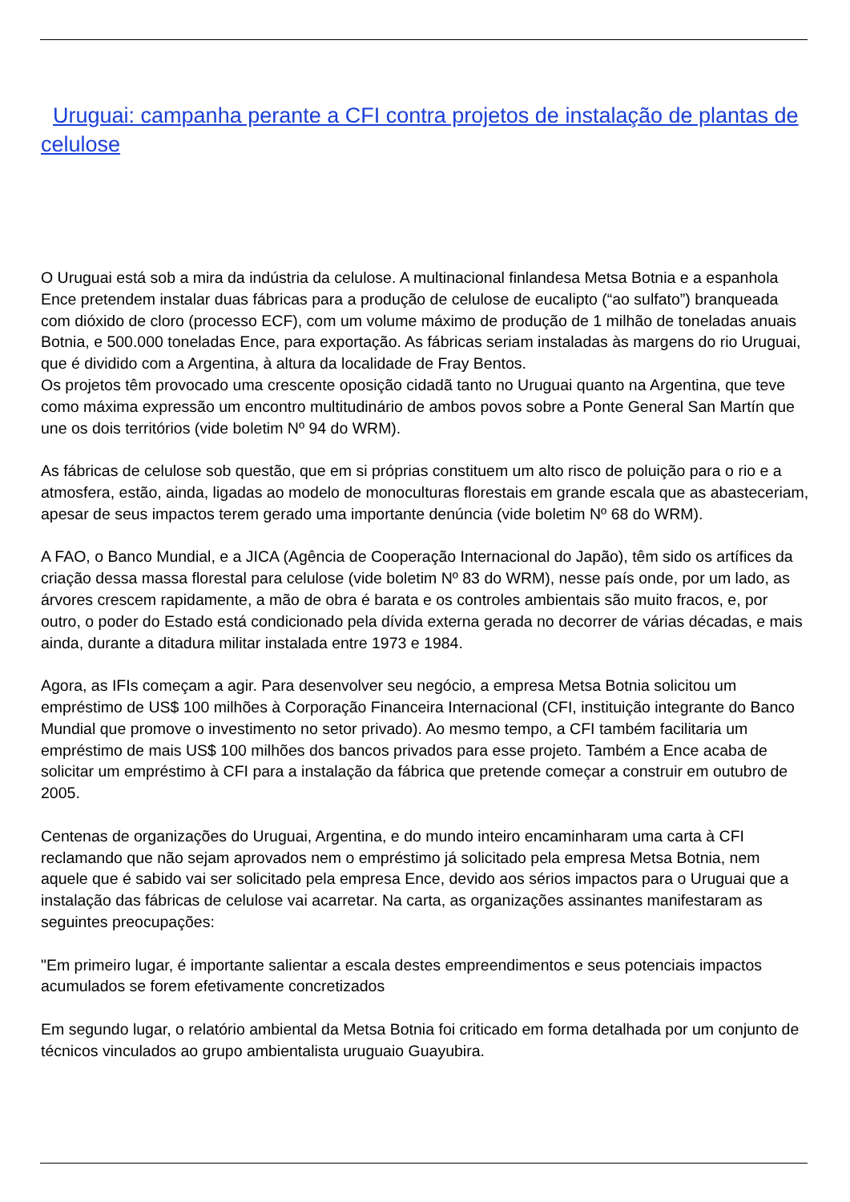Uruguai: campanha perante a CFI contra projetos de instalação de plantas de celulose
O Uruguai está sob a mira da indústria da celulose. A multinacional finlandesa Metsa Botnia e a espanhola Ence pretendem instalar duas fábricas para a produção de celulose de eucalipto (“ao sulfato”) branqueada com dióxido de cloro (processo ECF), com um volume máximo de produção de 1 milhão de toneladas anuais Botnia, e 500.000 toneladas Ence, para exportação. As fábricas seriam instaladas às margens do rio Uruguai, que é dividido com a Argentina, à altura da localidade de Fray Bentos.
Os projetos têm provocado uma crescente oposição cidadã tanto no Uruguai quanto na Argentina, que teve como máxima expressão um encontro multitudinário de ambos povos sobre a Ponte General San Martín que une os dois territórios (vide boletim Nº 94 do WRM).
As fábricas de celulose sob questão, que em si próprias constituem um alto risco de poluição para o rio e a atmosfera, estão, ainda, ligadas ao modelo de monoculturas florestais em grande escala que as abasteceriam, apesar de seus impactos terem gerado uma importante denúncia (vide boletim Nº 68 do WRM).
A FAO, o Banco Mundial, e a JICA (Agência de Cooperação Internacional do Japão), têm sido os artífices da criação dessa massa florestal para celulose (vide boletim Nº 83 do WRM), nesse país onde, por um lado, as árvores crescem rapidamente, a mão de obra é barata e os controles ambientais são muito fracos, e, por outro, o poder do Estado está condicionado pela dívida externa gerada no decorrer de várias décadas, e mais ainda, durante a ditadura militar instalada entre 1973 e 1984.
Agora, as IFIs começam a agir. Para desenvolver seu negócio, a empresa Metsa Botnia solicitou um empréstimo de US$ 100 milhões à Corporação Financeira Internacional (CFI, instituição integrante do Banco Mundial que promove o investimento no setor privado). Ao mesmo tempo, a CFI também facilitaria um empréstimo de mais US$ 100 milhões dos bancos privados para esse projeto. Também a Ence acaba de solicitar um empréstimo à CFI para a instalação da fábrica que pretende começar a construir em outubro de 2005.
Centenas de organizações do Uruguai, Argentina, e do mundo inteiro encaminharam uma carta à CFI reclamando que não sejam aprovados nem o empréstimo já solicitado pela empresa Metsa Botnia, nem aquele que é sabido vai ser solicitado pela empresa Ence, devido aos sérios impactos para o Uruguai que a instalação das fábricas de celulose vai acarretar. Na carta, as organizações assinantes manifestaram as seguintes preocupações:
"Em primeiro lugar, é importante salientar a escala destes empreendimentos e seus potenciais impactos acumulados se forem efetivamente concretizados
Em segundo lugar, o relatório ambiental da Metsa Botnia foi criticado em forma detalhada por um conjunto de técnicos vinculados ao grupo ambientalista uruguaio Guayubira.